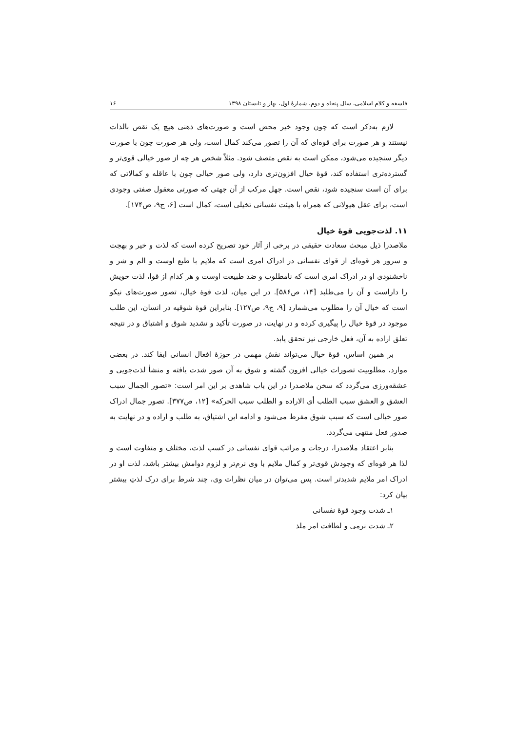فلسفه و کلام اسلامی، سال پنجاه و دوم، شمارهٔ اول، بهار و تابستان ۱۳۹۸ ۱۶
لازم به‌ذکر است که چون وجود خیر محض است و صورت‌های ذهنی هیچ یک نقص بالذات نیستند و هر صورت برای قوه‌ای که آن را تصور می‌کند کمال است، ولی هر صورت چون با صورت دیگر سنجیده می‌شود، ممکن است به نقص متصف شود. مثلاً شخص هر چه از صور خیالی قوی‌تر و گسترده‌تری استفاده کند، قوهٔ خیال افزون‌تری دارد، ولی صور خیالی چون با عاقله و کمالاتی که برای آن است سنجیده شود، نقص است. جهل مرکب از آن جهتی که صورتی معقول صفتی وجودی است، برای عقل هیولانی که همراه با هیئت نفسانی تخیلی است، کمال است [۶، ج۹، ص۱۷۴].
۱۱. لذت‌جویی قوهٔ خیال
ملاصدرا ذیل مبحث سعادت حقیقی در برخی از آثار خود تصریح کرده است که لذت و خیر و بهجت و سرور هر قوه‌ای از قوای نفسانی در ادراک امری است که ملایم با طبع اوست و الم و شر و ناخشنودی او در ادراک امری است که نامطلوب و ضد طبیعت اوست و هر کدام از قوا، لذت خویش را داراست و آن را می‌طلبد [۱۴، ص۵۸۶]. در این میان، لذت قوهٔ خیال، تصور صورت‌های نیکو است که خیال آن را مطلوب می‌شمارد [۹، ج۹، ص۱۲۷]. بنابراین قوهٔ شوقیه در انسان، این طلب موجود در قوهٔ خیال را پیگیری کرده و در نهایت، در صورت تأکید و تشدید شوق و اشتیاق و در نتیجه تعلق اراده به آن، فعل خارجی نیز تحقق یابد.
بر همین اساس، قوهٔ خیال می‌تواند نقش مهمی در حوزهٔ افعال انسانی ایفا کند. در بعضی موارد، مطلوبیت تصورات خیالی افزون گشته و شوق به آن صور شدت یافته و منشأ لذت‌جویی و عشقه‌ورزی می‌گردد که سخن ملاصدرا در این باب شاهدی بر این امر است: «تصور الجمال سبب العشق و العشق سبب الطلب أی الاراده و الطلب سبب الحرکه» [۱۲، ص۳۷۷]. تصور جمال ادراک صور خیالی است که سبب شوق مفرط می‌شود و ادامه این اشتیاق، به طلب و اراده و در نهایت به صدور فعل منتهی می‌گردد.
بنابر اعتقاد ملاصدرا، درجات و مراتب قوای نفسانی در کسب لذت، مختلف و متفاوت است و لذا هر قوه‌ای که وجودش قوی‌تر و کمال ملایم با وی نرم‌تر و لزوم دوامش بیشتر باشد، لذت او در ادراک امر ملایم شدیدتر است. پس می‌توان در میان نظرات وی، چند شرط برای درک لذتِ بیشتر بیان کرد:
۱ـ شدت وجود قوهٔ نفسانی
۲ـ شدت نرمی و لطافت امر ملذ